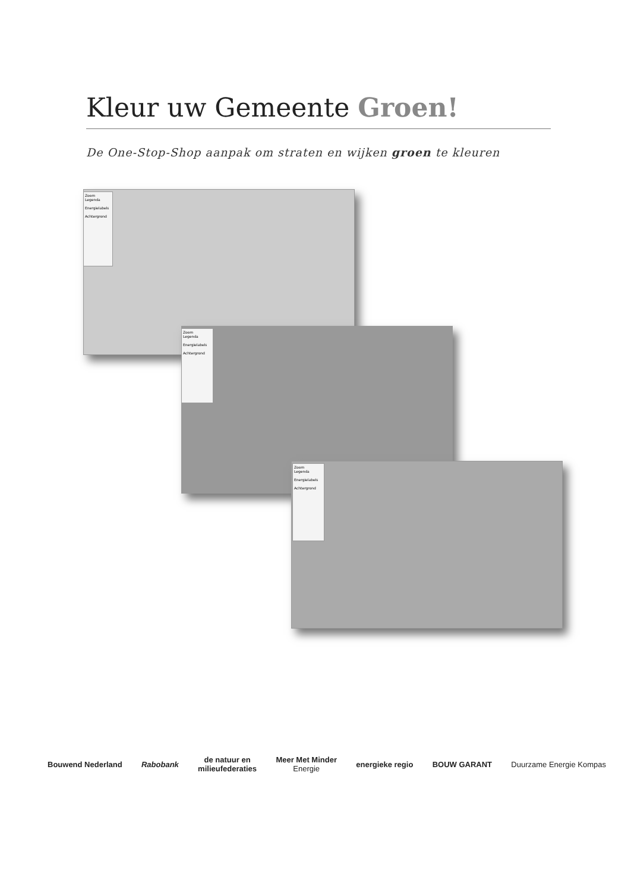Kleur uw Gemeente Groen!
De One-Stop-Shop aanpak om straten en wijken groen te kleuren
Zoom
Legenda
Energielabels
Achtergrond
Zoom
Legenda
Energielabels
Achtergrond
Zoom
Legenda
Energielabels
Achtergrond
Bouwend Nederland Rabobank
de natuur en
milieufederaties
Meer Met Minder
Energie
energieke regio BOUW GARANT Duurzame Energie Kompas